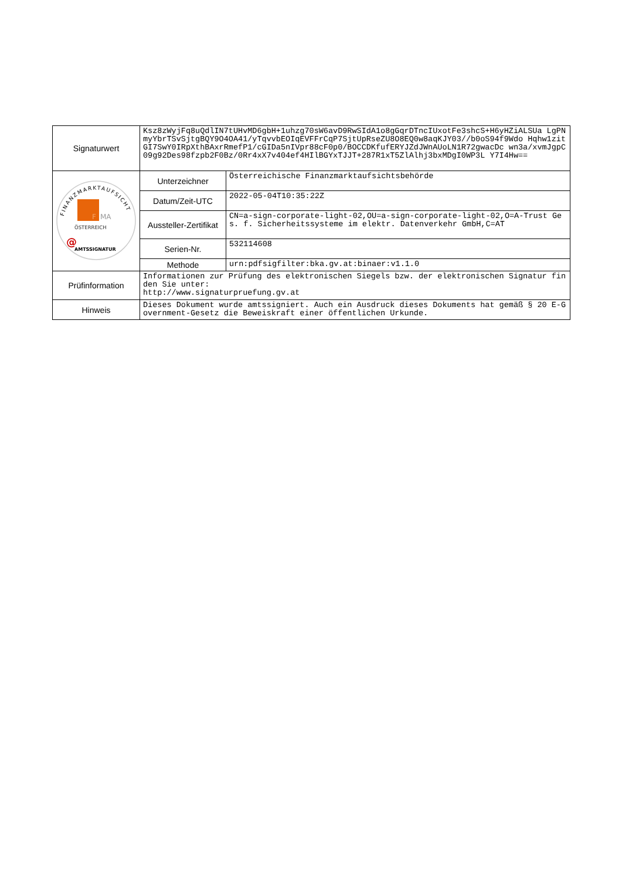| Signaturwert | Ksz8zWyjFq8uQdlIN7tUHvMD6gbH+1uhzg70sW6avD9RwSIdA1o8gGqrDTncIUxotFe3shcS+H6yHZiALSUa LgPNmyYbrTSvSjtgBQY9O4OA41/yTqvvbEOIqEVFFrCqP7SjtUpRseZU8O8EQ0w8aqKJY03//b0oS94f9Wdo Hqhw1zitGI7SwY0IRpXthBAxrRmefP1/cGIDa5nIVpr88cF0p0/BOCCDKfufERYJZdJWnAUoLN1R72gwacDc wn3a/xvmJgpC09g92Des98fzpb2F0Bz/0Rr4xX7v404ef4HIlBGYxTJJT+287R1xT5ZlAlhj3bxMDgI0WP3L Y7I4Hw== | |
| FINANZMARKTAUFSICHT F MA ÖSTERREICH @ AMTSSIGNATUR | Unterzeichner | Österreichische Finanzmarktaufsichtsbehörde |
| | Datum/Zeit-UTC | 2022-05-04T10:35:22Z |
| | Aussteller-Zertifikat | CN=a-sign-corporate-light-02,OU=a-sign-corporate-light-02,O=A-Trust Ges. f. Sicherheitssysteme im elektr. Datenverkehr GmbH,C=AT |
| | Serien-Nr. | 532114608 |
| | Methode | urn:pdfsigfilter:bka.gv.at:binaer:v1.1.0 |
| Prüfinformation | Informationen zur Prüfung des elektronischen Siegels bzw. der elektronischen Signatur finden Sie unter: http://www.signaturpruefung.gv.at | |
| Hinweis | Dieses Dokument wurde amtssigniert. Auch ein Ausdruck dieses Dokuments hat gemäß § 20 E-Government-Gesetz die Beweiskraft einer öffentlichen Urkunde. | |